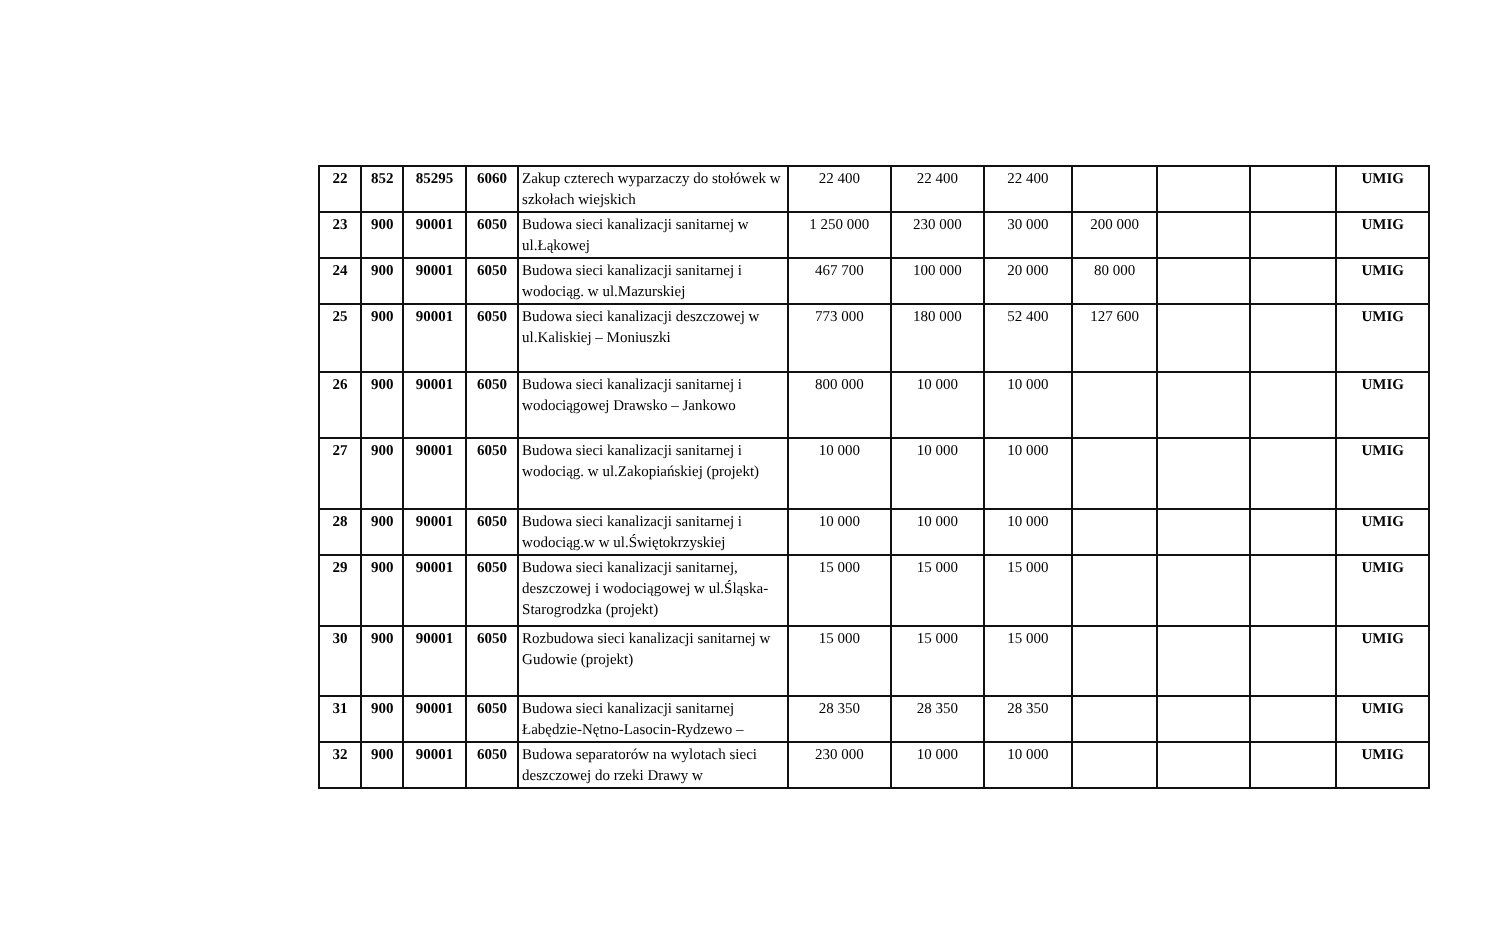| 22 | 852 | 85295 | 6060 | Zakup czterech wyparzaczy do stołówek w szkołach wiejskich | 22 400 | 22 400 | 22 400 | | | | UMIG |
| 23 | 900 | 90001 | 6050 | Budowa sieci kanalizacji sanitarnej w ul.Łąkowej | 1 250 000 | 230 000 | 30 000 | 200 000 | | | UMIG |
| 24 | 900 | 90001 | 6050 | Budowa sieci kanalizacji sanitarnej i wodociąg. w ul.Mazurskiej | 467 700 | 100 000 | 20 000 | 80 000 | | | UMIG |
| 25 | 900 | 90001 | 6050 | Budowa sieci kanalizacji deszczowej w ul.Kaliskiej – Moniuszki | 773 000 | 180 000 | 52 400 | 127 600 | | | UMIG |
| 26 | 900 | 90001 | 6050 | Budowa sieci kanalizacji sanitarnej i wodociągowej Drawsko – Jankowo | 800 000 | 10 000 | 10 000 | | | | UMIG |
| 27 | 900 | 90001 | 6050 | Budowa sieci kanalizacji sanitarnej i wodociąg. w ul.Zakopiańskiej (projekt) | 10 000 | 10 000 | 10 000 | | | | UMIG |
| 28 | 900 | 90001 | 6050 | Budowa sieci kanalizacji sanitarnej i wodociąg.w w ul.Świętokrzyskiej | 10 000 | 10 000 | 10 000 | | | | UMIG |
| 29 | 900 | 90001 | 6050 | Budowa sieci kanalizacji sanitarnej, deszczowej i wodociągowej w ul.Śląska-Starogrodzka (projekt) | 15 000 | 15 000 | 15 000 | | | | UMIG |
| 30 | 900 | 90001 | 6050 | Rozbudowa sieci kanalizacji sanitarnej w Gudowie (projekt) | 15 000 | 15 000 | 15 000 | | | | UMIG |
| 31 | 900 | 90001 | 6050 | Budowa sieci kanalizacji sanitarnej Łabędzie-Nętno-Lasocin-Rydzewo – | 28 350 | 28 350 | 28 350 | | | | UMIG |
| 32 | 900 | 90001 | 6050 | Budowa separatorów na wylotach sieci deszczowej do rzeki Drawy w | 230 000 | 10 000 | 10 000 | | | | UMIG |